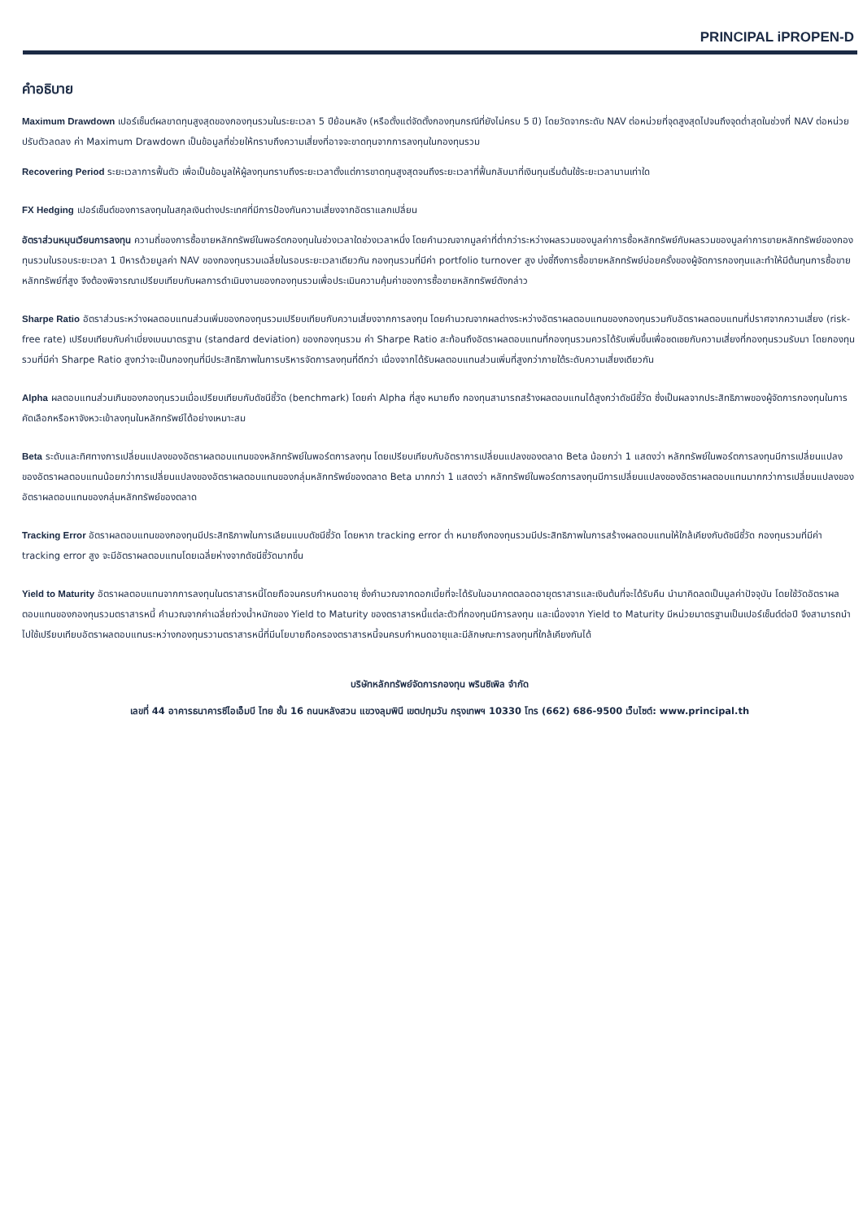PRINCIPAL iPROPEN-D
คำอธิบาย
Maximum Drawdown เปอร์เซ็นต์ผลขาดทุนสูงสุดของกองทุนรวมในระยะเวลา 5 ปีย้อนหลัง (หรือตั้งแต่จัดตั้งกองทุนกรณีที่ยังไม่ครบ 5 ปี) โดยวัดจากระดับ NAV ต่อหน่วยที่จุดสูงสุดไปจนถึงจุดต่ำสุดในช่วงที่ NAV ต่อหน่วยปรับตัวลดลง ค่า Maximum Drawdown เป็นข้อมูลที่ช่วยให้ทราบถึงความเสี่ยงที่อาจจะขาดทุนจากการลงทุนในกองทุนรวม
Recovering Period ระยะเวลาการฟื้นตัว เพื่อเป็นข้อมูลให้ผู้ลงทุนทราบถึงระยะเวลาตั้งแต่การขาดทุนสูงสุดจนถึงระยะเวลาที่ฟื้นกลับมาที่เงินทุนเริ่มต้นใช้ระยะเวลานานเท่าใด
FX Hedging เปอร์เซ็นต์ของการลงทุนในสกุลเงินต่างประเทศที่มีการป้องกันความเสี่ยงจากอัตราแลกเปลี่ยน
อัตราส่วนหมุนเวียนการลงทุน ความถี่ของการซื้อขายหลักทรัพย์ในพอร์ตกองทุนในช่วงเวลาใดช่วงเวลาหนึ่ง โดยคำนวณจากมูลค่าที่ต่ำกว่าระหว่างผลรวมของมูลค่าการซื้อหลักทรัพย์กับผลรวมของมูลค่าการขายหลักทรัพย์ของกองทุนรวมในรอบระยะเวลา 1 ปีหารด้วยมูลค่า NAV ของกองทุนรวมเฉลี่ยในรอบระยะเวลาเดียวกัน กองทุนรวมที่มีค่า portfolio turnover สูง บ่งชี้ถึงการซื้อขายหลักทรัพย์บ่อยครั้งของผู้จัดการกองทุนและทำให้มีต้นทุนการซื้อขายหลักทรัพย์ที่สูง จึงต้องพิจารณาเปรียบเทียบกับผลการดำเนินงานของกองทุนรวมเพื่อประเมินความคุ้มค่าของการซื้อขายหลักทรัพย์ดังกล่าว
Sharpe Ratio อัตราส่วนระหว่างผลตอบแทนส่วนเพิ่มของกองทุนรวมเปรียบเทียบกับความเสี่ยงจากการลงทุน โดยคำนวณจากผลต่างระหว่างอัตราผลตอบแทนของกองทุนรวมกับอัตราผลตอบแทนที่ปราศจากความเสี่ยง (risk-free rate) เปรียบเทียบกับค่าเบี่ยงเบนมาตรฐาน (standard deviation) ของกองทุนรวม ค่า Sharpe Ratio สะท้อนถึงอัตราผลตอบแทนที่กองทุนรวมควรได้รับเพิ่มขึ้นเพื่อชดเชยกับความเสี่ยงที่กองทุนรวมรับมา โดยกองทุนรวมที่มีค่า Sharpe Ratio สูงกว่าจะเป็นกองทุนที่มีประสิทธิภาพในการบริหารจัดการลงทุนที่ดีกว่า เนื่องจากได้รับผลตอบแทนส่วนเพิ่มที่สูงกว่าภายใต้ระดับความเสี่ยงเดียวกัน
Alpha ผลตอบแทนส่วนเกินของกองทุนรวมเมื่อเปรียบเทียบกับดัชนีชี้วัด (benchmark) โดยค่า Alpha ที่สูง หมายถึง กองทุนสามารถสร้างผลตอบแทนได้สูงกว่าดัชนีชี้วัด ซึ่งเป็นผลจากประสิทธิภาพของผู้จัดการกองทุนในการคัดเลือกหรือหาจังหวะเข้าลงทุนในหลักทรัพย์ได้อย่างเหมาะสม
Beta ระดับและทิศทางการเปลี่ยนแปลงของอัตราผลตอบแทนของหลักทรัพย์ในพอร์ตการลงทุน โดยเปรียบเทียบกับอัตราการเปลี่ยนแปลงของตลาด Beta น้อยกว่า 1 แสดงว่า หลักทรัพย์ในพอร์ตการลงทุนมีการเปลี่ยนแปลงของอัตราผลตอบแทนน้อยกว่าการเปลี่ยนแปลงของอัตราผลตอบแทนของกลุ่มหลักทรัพย์ของตลาด Beta มากกว่า 1 แสดงว่า หลักทรัพย์ในพอร์ตการลงทุนมีการเปลี่ยนแปลงของอัตราผลตอบแทนมากกว่าการเปลี่ยนแปลงของอัตราผลตอบแทนของกลุ่มหลักทรัพย์ของตลาด
Tracking Error อัตราผลตอบแทนของกองทุนมีประสิทธิภาพในการเลียนแบบดัชนีชี้วัด โดยหาก tracking error ต่ำ หมายถึงกองทุนรวมมีประสิทธิภาพในการสร้างผลตอบแทนให้ใกล้เคียงกับดัชนีชี้วัด กองทุนรวมที่มีค่า tracking error สูง จะมีอัตราผลตอบแทนโดยเฉลี่ยห่างจากดัชนีชี้วัดมากขึ้น
Yield to Maturity อัตราผลตอบแทนจากการลงทุนในตราสารหนี้โดยถือจนครบกำหนดอายุ ซึ่งคำนวณจากดอกเบี้ยที่จะได้รับในอนาคตตลอดอายุตราสารและเงินต้นที่จะได้รับคืน นำมาคิดลดเป็นมูลค่าปัจจุบัน โดยใช้วัดอัตราผลตอบแทนของกองทุนรวมตราสารหนี้ คำนวณจากค่าเฉลี่ยถ่วงน้ำหนักของ Yield to Maturity ของตราสารหนี้แต่ละตัวที่กองทุนมีการลงทุน และเนื่องจาก Yield to Maturity มีหน่วยมาตรฐานเป็นเปอร์เซ็นต์ต่อปี จึงสามารถนำไปใช้เปรียบเทียบอัตราผลตอบแทนระหว่างกองทุนรวามตราสารหนี้ที่มีนโยบายถือครองตราสารหนี้จนครบกำหนดอายุและมีลักษณะการลงทุนที่ใกล้เคียงกันได้
บริษัทหลักทรัพย์จัดการกองทุน พรินซิเพิล จำกัด
เลขที่ 44 อาคารธนาคารซีไอเอ็มบี ไทย ชั้น 16 ถนนหลังสวน แขวงลุมพินี เขตปทุมวัน กรุงเทพฯ 10330 โทร (662) 686-9500 เว็บไซต์: www.principal.th